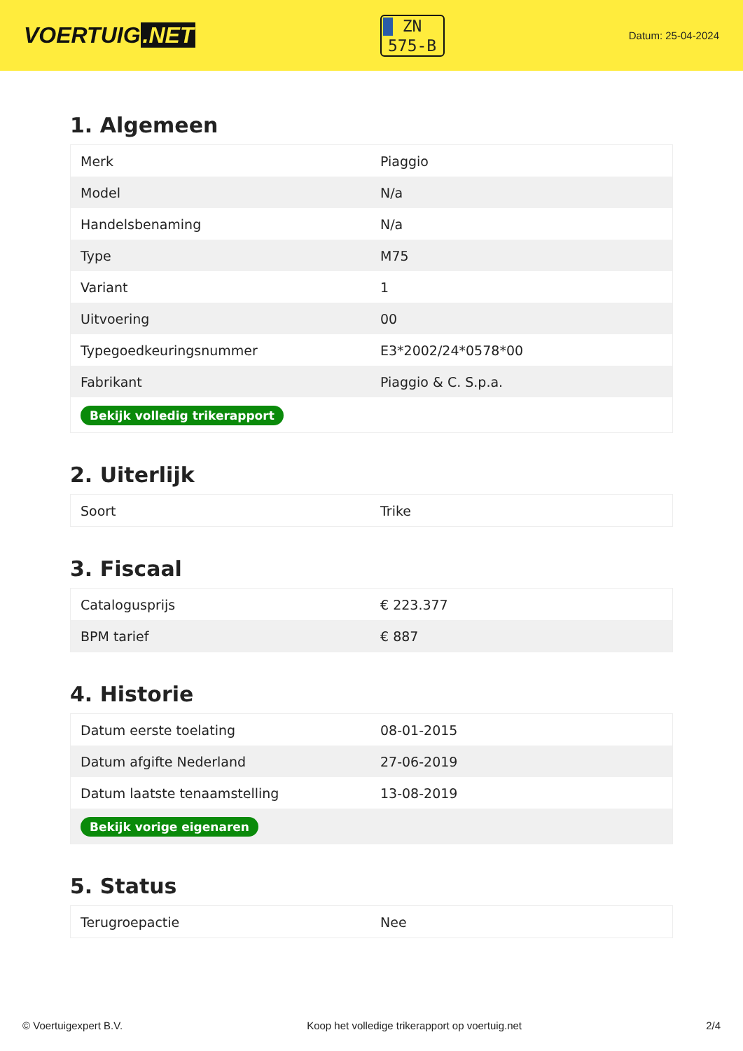VOERTUIG.NET
ZN
575-B
Datum: 25-04-2024
1. Algemeen
| Merk | Piaggio |
| Model | N/a |
| Handelsbenaming | N/a |
| Type | M75 |
| Variant | 1 |
| Uitvoering | 00 |
| Typegoedkeuringsnummer | E3*2002/24*0578*00 |
| Fabrikant | Piaggio & C. S.p.a. |
| Bekijk volledig trikerapport | |
2. Uiterlijk
| Soort | Trike |
3. Fiscaal
| Catalogusprijs | € 223.377 |
| BPM tarief | € 887 |
4. Historie
| Datum eerste toelating | 08-01-2015 |
| Datum afgifte Nederland | 27-06-2019 |
| Datum laatste tenaamstelling | 13-08-2019 |
| Bekijk vorige eigenaren | |
5. Status
| Terugroepactie | Nee |
© Voertuigexpert B.V. Koop het volledige trikerapport op voertuig.net 2/4